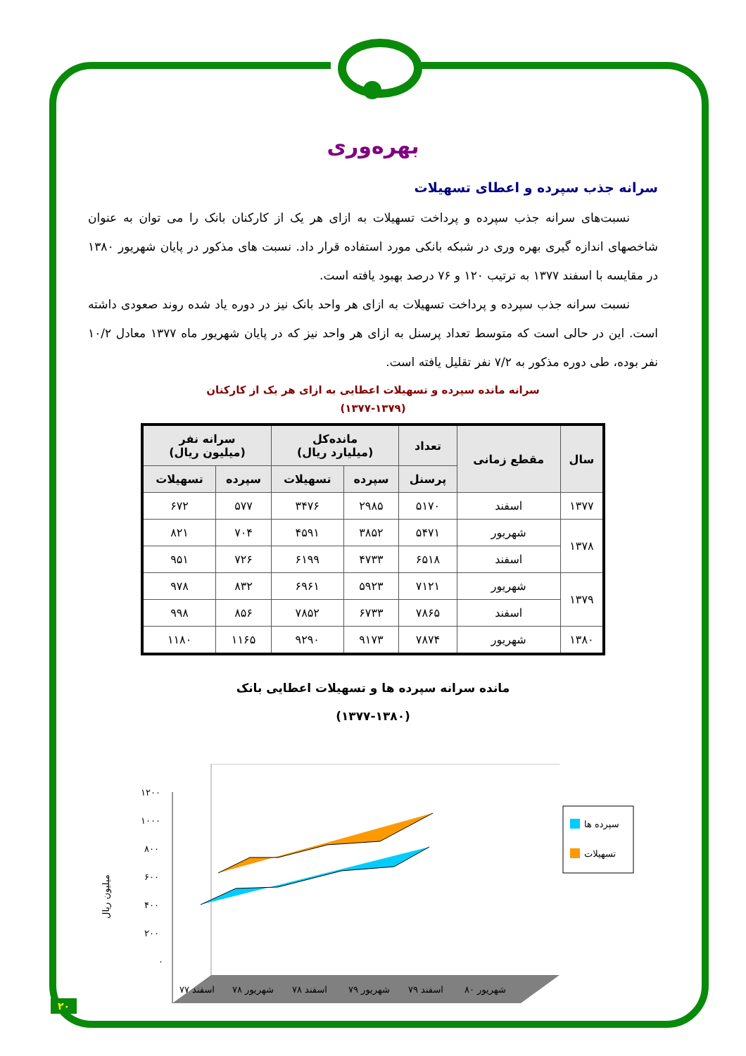بهره‌وری
سرانه جذب سپرده و اعطای تسهیلات
نسبت‌های سرانه جذب سپرده و پرداخت تسهیلات به ازای هر یک از کارکنان بانک را می توان به عنوان شاخصهای اندازه گیری بهره وری در شبکه بانکی مورد استفاده قرار داد. نسبت های مذکور در پایان شهریور ۱۳۸۰ در مقایسه با اسفند ۱۳۷۷ به ترتیب ۱۲۰ و ۷۶ درصد بهبود یافته است.
نسبت سرانه جذب سپرده و پرداخت تسهیلات به ازای هر واحد بانک نیز در دوره یاد شده روند صعودی داشته است. این در حالی است که متوسط تعداد پرسنل به ازای هر واحد نیز که در پایان شهریور ماه ۱۳۷۷ معادل ۱۰/۲ نفر بوده، طی دوره مذکور به ۷/۲ نفر تقلیل یافته است.
سرانه مانده سپرده و تسهیلات اعطایی به ازای هر یک از کارکنان
(۱۳۷۷-۱۳۷۹)
| سال | مقطع زمانی | تعداد | مانده‌کل (میلیارد ریال) | | سرانه نفر (میلیون ریال) | |
| --- | --- | --- | --- | --- | --- | --- |
| | | پرسنل | سپرده | تسهیلات | سپرده | تسهیلات |
| ۱۳۷۷ | اسفند | ۵۱۷۰ | ۲۹۸۵ | ۳۴۷۶ | ۵۷۷ | ۶۷۲ |
| ۱۳۷۸ | شهریور | ۵۴۷۱ | ۳۸۵۲ | ۴۵۹۱ | ۷۰۴ | ۸۲۱ |
| | اسفند | ۶۵۱۸ | ۴۷۳۳ | ۶۱۹۹ | ۷۲۶ | ۹۵۱ |
| ۱۳۷۹ | شهریور | ۷۱۲۱ | ۵۹۲۳ | ۶۹۶۱ | ۸۳۲ | ۹۷۸ |
| | اسفند | ۷۸۶۵ | ۶۷۳۳ | ۷۸۵۲ | ۸۵۶ | ۹۹۸ |
| ۱۳۸۰ | شهریور | ۷۸۷۴ | ۹۱۷۳ | ۹۲۹۰ | ۱۱۶۵ | ۱۱۸۰ |
مانده سرانه سپرده ها و تسهیلات اعطایی بانک
(۱۳۷۷-۱۳۸۰)
۱۲۰۰
۱۰۰۰
۸۰۰
۶۰۰
۴۰۰
۲۰۰
۰
میلیون ریال
سپرده ها
تسهیلات
اسفند ۷۷
شهریور ۷۸
اسفند ۷۸
شهریور ۷۹
اسفند ۷۹
شهریور ۸۰
۲۰